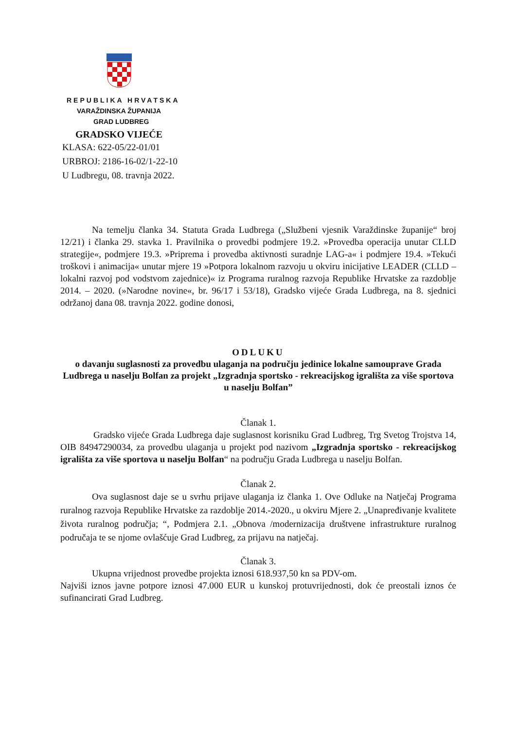REPUBLIKA HRVATSKA
VARAŽDINSKA ŽUPANIJA
GRAD LUDBREG
GRADSKO VIJEĆE
KLASA: 622-05/22-01/01
URBROJ: 2186-16-02/1-22-10
U Ludbregu, 08. travnja 2022.
Na temelju članka 34. Statuta Grada Ludbrega („Službeni vjesnik Varaždinske županije“ broj 12/21) i članka 29. stavka 1. Pravilnika o provedbi podmjere 19.2. »Provedba operacija unutar CLLD strategije«, podmjere 19.3. »Priprema i provedba aktivnosti suradnje LAG-a« i podmjere 19.4. »Tekući troškovi i animacija« unutar mjere 19 »Potpora lokalnom razvoju u okviru inicijative LEADER (CLLD – lokalni razvoj pod vodstvom zajednice)« iz Programa ruralnog razvoja Republike Hrvatske za razdoblje 2014. – 2020. (»Narodne novine«, br. 96/17 i 53/18), Gradsko vijeće Grada Ludbrega, na 8. sjednici održanoj dana 08. travnja 2022. godine donosi,
ODLUKU
o davanju suglasnosti za provedbu ulaganja na području jedinice lokalne samouprave Grada Ludbrega u naselju Bolfan za projekt „Izgradnja sportsko - rekreacijskog igrališta za više sportova u naselju Bolfan”
Članak 1.
Gradsko vijeće Grada Ludbrega daje suglasnost korisniku Grad Ludbreg, Trg Svetog Trojstva 14, OIB 84947290034, za provedbu ulaganja u projekt pod nazivom „Izgradnja sportsko - rekreacijskog igrališta za više sportova u naselju Bolfan“ na području Grada Ludbrega u naselju Bolfan.
Članak 2.
Ova suglasnost daje se u svrhu prijave ulaganja iz članka 1. Ove Odluke na Natječaj Programa ruralnog razvoja Republike Hrvatske za razdoblje 2014.-2020., u okviru Mjere 2. „Unapređivanje kvalitete života ruralnog područja; “, Podmjera 2.1. „Obnova /modernizacija društvene infrastrukture ruralnog područaja te se njome ovlašćuje Grad Ludbreg, za prijavu na natječaj.
Članak 3.
Ukupna vrijednost provedbe projekta iznosi 618.937,50 kn sa PDV-om.
Najviši iznos javne potpore iznosi 47.000 EUR u kunskoj protuvrijednosti, dok će preostali iznos će sufinancirati Grad Ludbreg.